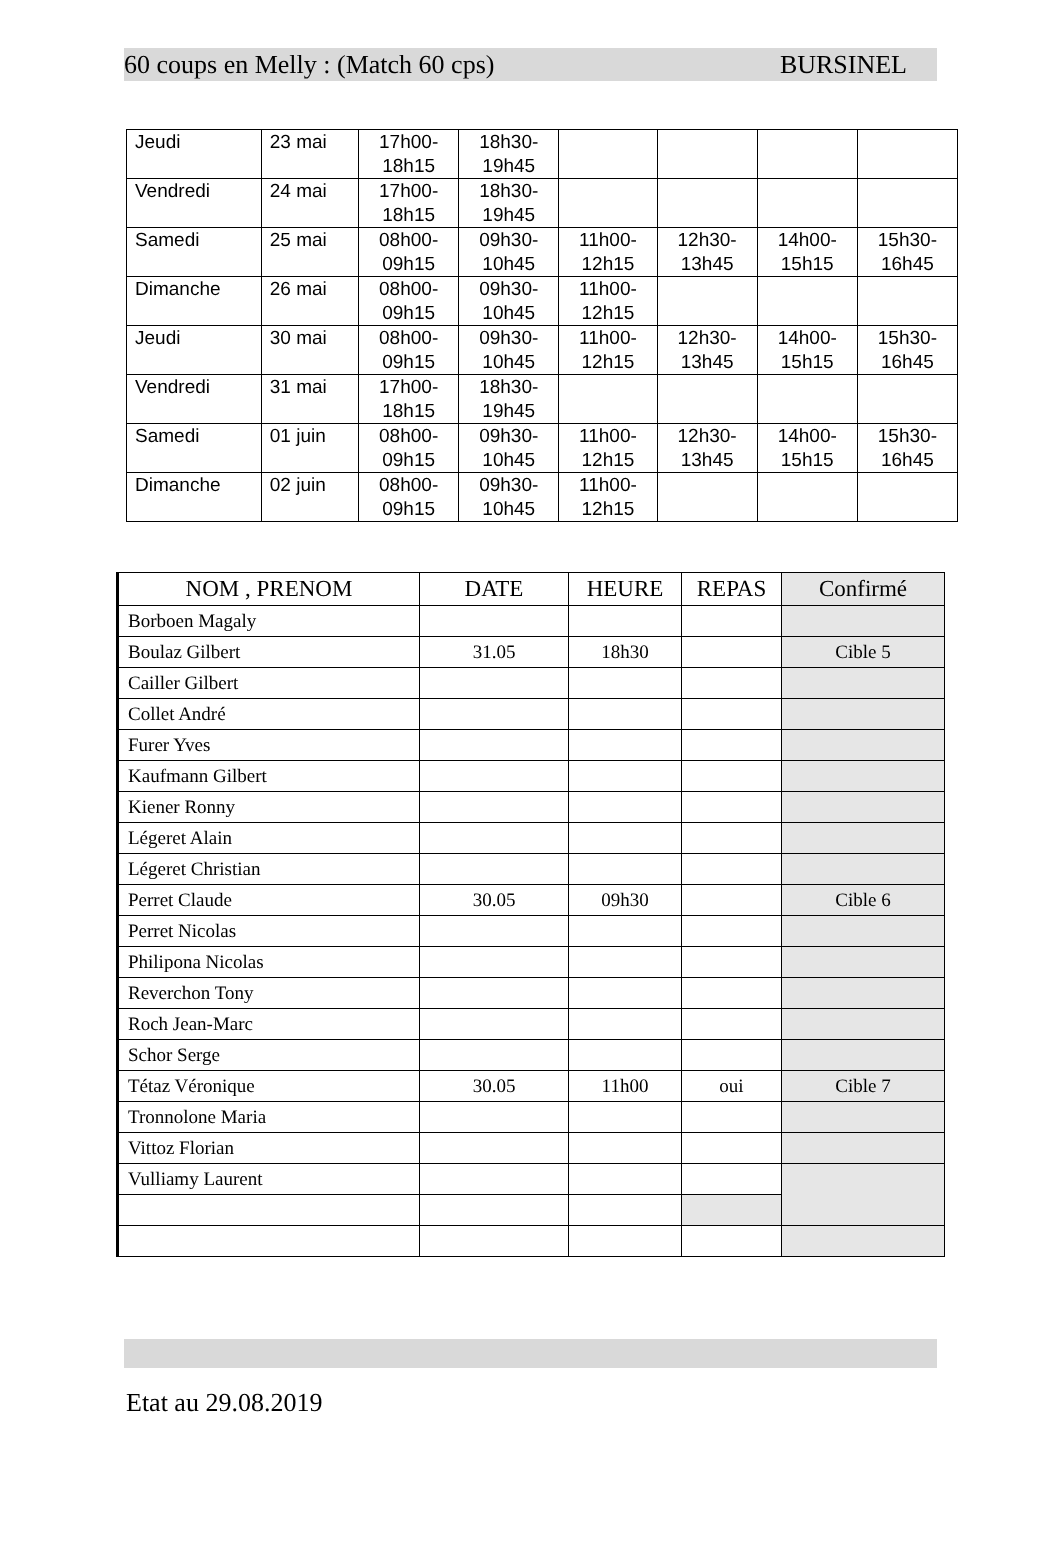60 coups en Melly : (Match 60 cps) BURSINEL
| Jeudi | 23 mai | 17h00- 18h15 | 18h30- 19h45 | | | | |
| Vendredi | 24 mai | 17h00- 18h15 | 18h30- 19h45 | | | | |
| Samedi | 25 mai | 08h00- 09h15 | 09h30- 10h45 | 11h00- 12h15 | 12h30- 13h45 | 14h00- 15h15 | 15h30- 16h45 |
| Dimanche | 26 mai | 08h00- 09h15 | 09h30- 10h45 | 11h00- 12h15 | | | |
| Jeudi | 30 mai | 08h00- 09h15 | 09h30- 10h45 | 11h00- 12h15 | 12h30- 13h45 | 14h00- 15h15 | 15h30- 16h45 |
| Vendredi | 31 mai | 17h00- 18h15 | 18h30- 19h45 | | | | |
| Samedi | 01 juin | 08h00- 09h15 | 09h30- 10h45 | 11h00- 12h15 | 12h30- 13h45 | 14h00- 15h15 | 15h30- 16h45 |
| Dimanche | 02 juin | 08h00- 09h15 | 09h30- 10h45 | 11h00- 12h15 | | | |
| NOM , PRENOM | DATE | HEURE | REPAS | Confirmé |
| --- | --- | --- | --- | --- |
| Borboen Magaly | | | | |
| Boulaz Gilbert | 31.05 | 18h30 | | Cible 5 |
| Cailler Gilbert | | | | |
| Collet André | | | | |
| Furer Yves | | | | |
| Kaufmann Gilbert | | | | |
| Kiener Ronny | | | | |
| Légeret Alain | | | | |
| Légeret Christian | | | | |
| Perret Claude | 30.05 | 09h30 | | Cible 6 |
| Perret Nicolas | | | | |
| Philipona Nicolas | | | | |
| Reverchon Tony | | | | |
| Roch Jean-Marc | | | | |
| Schor Serge | | | | |
| Tétaz Véronique | 30.05 | 11h00 | oui | Cible 7 |
| Tronnolone Maria | | | | |
| Vittoz Florian | | | | |
| Vulliamy Laurent | | | | |
Etat au 29.08.2019